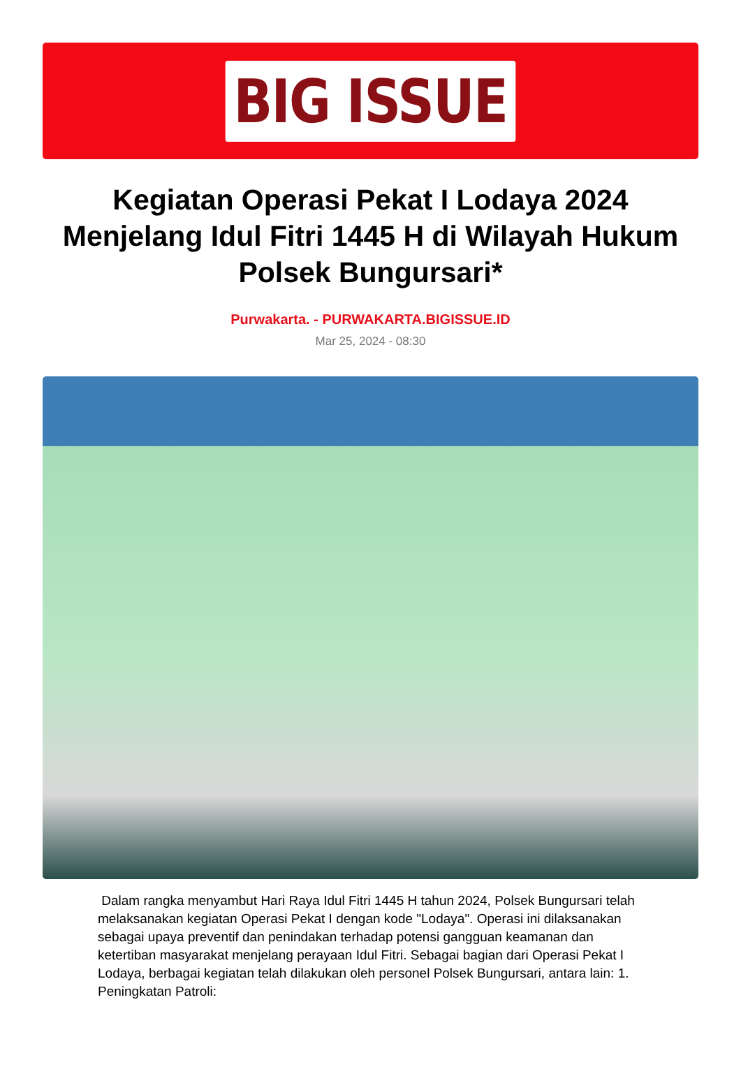BIG ISSUE
Kegiatan Operasi Pekat I Lodaya 2024 Menjelang Idul Fitri 1445 H di Wilayah Hukum Polsek Bungursari*
Purwakarta. - PURWAKARTA.BIGISSUE.ID
Mar 25, 2024 - 08:30
Dalam rangka menyambut Hari Raya Idul Fitri 1445 H tahun 2024, Polsek Bungursari telah melaksanakan kegiatan Operasi Pekat I dengan kode "Lodaya". Operasi ini dilaksanakan sebagai upaya preventif dan penindakan terhadap potensi gangguan keamanan dan ketertiban masyarakat menjelang perayaan Idul Fitri. Sebagai bagian dari Operasi Pekat I Lodaya, berbagai kegiatan telah dilakukan oleh personel Polsek Bungursari, antara lain: 1. Peningkatan Patroli: